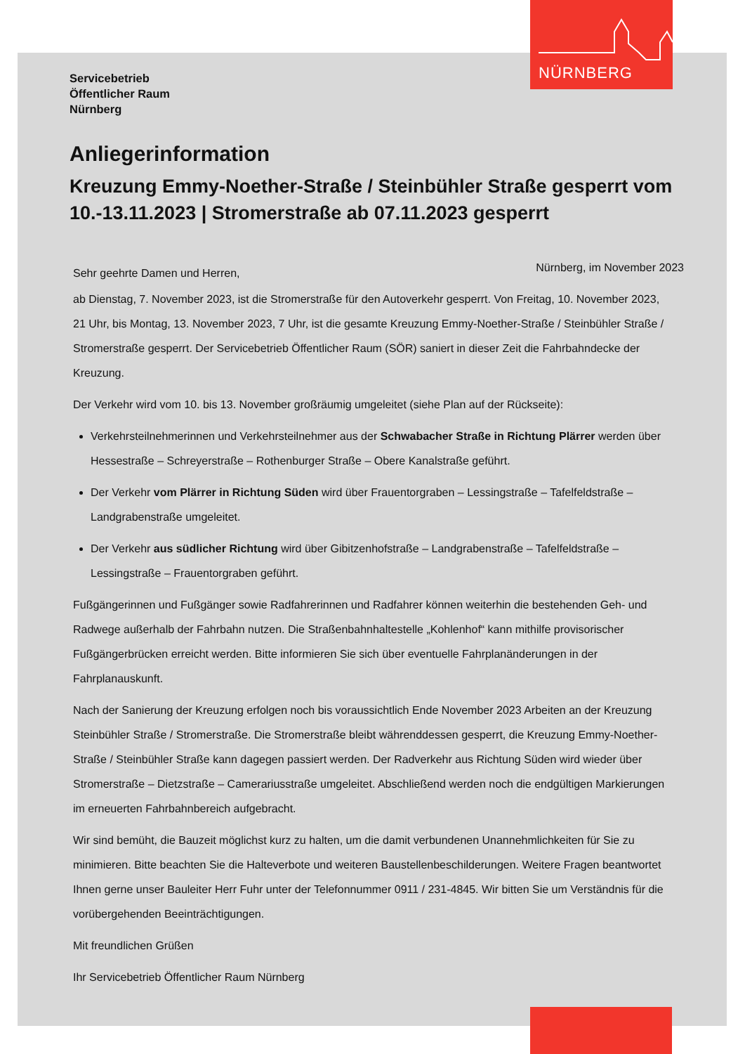NÜRNBERG
Servicebetrieb
Öffentlicher Raum
Nürnberg
Anliegerinformation
Kreuzung Emmy-Noether-Straße / Steinbühler Straße gesperrt vom 10.-13.11.2023 | Stromerstraße ab 07.11.2023 gesperrt
Sehr geehrte Damen und Herren, Nürnberg, im November 2023
ab Dienstag, 7. November 2023, ist die Stromerstraße für den Autoverkehr gesperrt. Von Freitag, 10. November 2023, 21 Uhr, bis Montag, 13. November 2023, 7 Uhr, ist die gesamte Kreuzung Emmy-Noether-Straße / Steinbühler Straße / Stromerstraße gesperrt. Der Servicebetrieb Öffentlicher Raum (SÖR) saniert in dieser Zeit die Fahrbahndecke der Kreuzung.
Der Verkehr wird vom 10. bis 13. November großräumig umgeleitet (siehe Plan auf der Rückseite):
Verkehrsteilnehmerinnen und Verkehrsteilnehmer aus der Schwabacher Straße in Richtung Plärrer werden über Hessestraße – Schreyerstraße – Rothenburger Straße – Obere Kanalstraße geführt.
Der Verkehr vom Plärrer in Richtung Süden wird über Frauentorgraben – Lessingstraße – Tafelfeldstraße – Landgrabenstraße umgeleitet.
Der Verkehr aus südlicher Richtung wird über Gibitzenhofstraße – Landgrabenstraße – Tafelfeldstraße – Lessingstraße – Frauentorgraben geführt.
Fußgängerinnen und Fußgänger sowie Radfahrerinnen und Radfahrer können weiterhin die bestehenden Geh- und Radwege außerhalb der Fahrbahn nutzen. Die Straßenbahnhaltestelle „Kohlenhof“ kann mithilfe provisorischer Fußgängerbrücken erreicht werden. Bitte informieren Sie sich über eventuelle Fahrplanänderungen in der Fahrplanauskunft.
Nach der Sanierung der Kreuzung erfolgen noch bis voraussichtlich Ende November 2023 Arbeiten an der Kreuzung Steinbühler Straße / Stromerstraße. Die Stromerstraße bleibt währenddessen gesperrt, die Kreuzung Emmy-Noether-Straße / Steinbühler Straße kann dagegen passiert werden. Der Radverkehr aus Richtung Süden wird wieder über Stromerstraße – Dietzstraße – Camerariusstraße umgeleitet. Abschließend werden noch die endgültigen Markierungen im erneuerten Fahrbahnbereich aufgebracht.
Wir sind bemüht, die Bauzeit möglichst kurz zu halten, um die damit verbundenen Unannehmlichkeiten für Sie zu minimieren. Bitte beachten Sie die Halteverbote und weiteren Baustellenbeschilderungen. Weitere Fragen beantwortet Ihnen gerne unser Bauleiter Herr Fuhr unter der Telefonnummer 0911 / 231-4845. Wir bitten Sie um Verständnis für die vorübergehenden Beeinträchtigungen.
Mit freundlichen Grüßen
Ihr Servicebetrieb Öffentlicher Raum Nürnberg